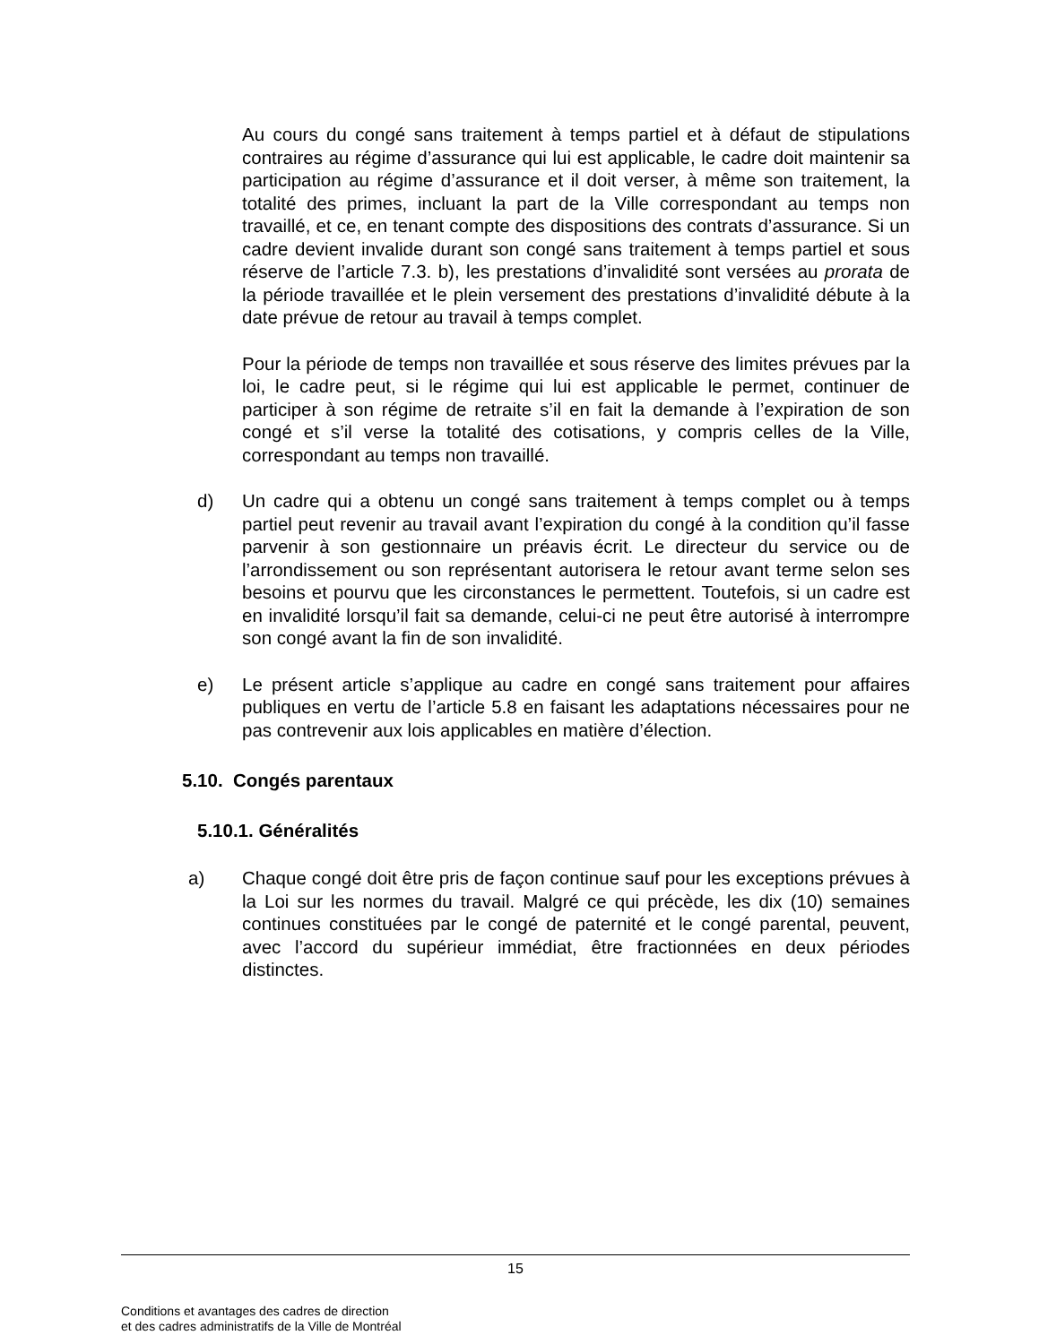Au cours du congé sans traitement à temps partiel et à défaut de stipulations contraires au régime d’assurance qui lui est applicable, le cadre doit maintenir sa participation au régime d’assurance et il doit verser, à même son traitement, la totalité des primes, incluant la part de la Ville correspondant au temps non travaillé, et ce, en tenant compte des dispositions des contrats d’assurance. Si un cadre devient invalide durant son congé sans traitement à temps partiel et sous réserve de l’article 7.3. b), les prestations d’invalidité sont versées au prorata de la période travaillée et le plein versement des prestations d’invalidité débute à la date prévue de retour au travail à temps complet.
Pour la période de temps non travaillée et sous réserve des limites prévues par la loi, le cadre peut, si le régime qui lui est applicable le permet, continuer de participer à son régime de retraite s’il en fait la demande à l’expiration de son congé et s’il verse la totalité des cotisations, y compris celles de la Ville, correspondant au temps non travaillé.
d) Un cadre qui a obtenu un congé sans traitement à temps complet ou à temps partiel peut revenir au travail avant l’expiration du congé à la condition qu’il fasse parvenir à son gestionnaire un préavis écrit. Le directeur du service ou de l’arrondissement ou son représentant autorisera le retour avant terme selon ses besoins et pourvu que les circonstances le permettent. Toutefois, si un cadre est en invalidité lorsqu’il fait sa demande, celui-ci ne peut être autorisé à interrompre son congé avant la fin de son invalidité.
e) Le présent article s’applique au cadre en congé sans traitement pour affaires publiques en vertu de l’article 5.8 en faisant les adaptations nécessaires pour ne pas contrevenir aux lois applicables en matière d’élection.
5.10. Congés parentaux
5.10.1. Généralités
a) Chaque congé doit être pris de façon continue sauf pour les exceptions prévues à la Loi sur les normes du travail. Malgré ce qui précède, les dix (10) semaines continues constituées par le congé de paternité et le congé parental, peuvent, avec l’accord du supérieur immédiat, être fractionnées en deux périodes distinctes.
15
Conditions et avantages des cadres de direction
et des cadres administratifs de la Ville de Montréal